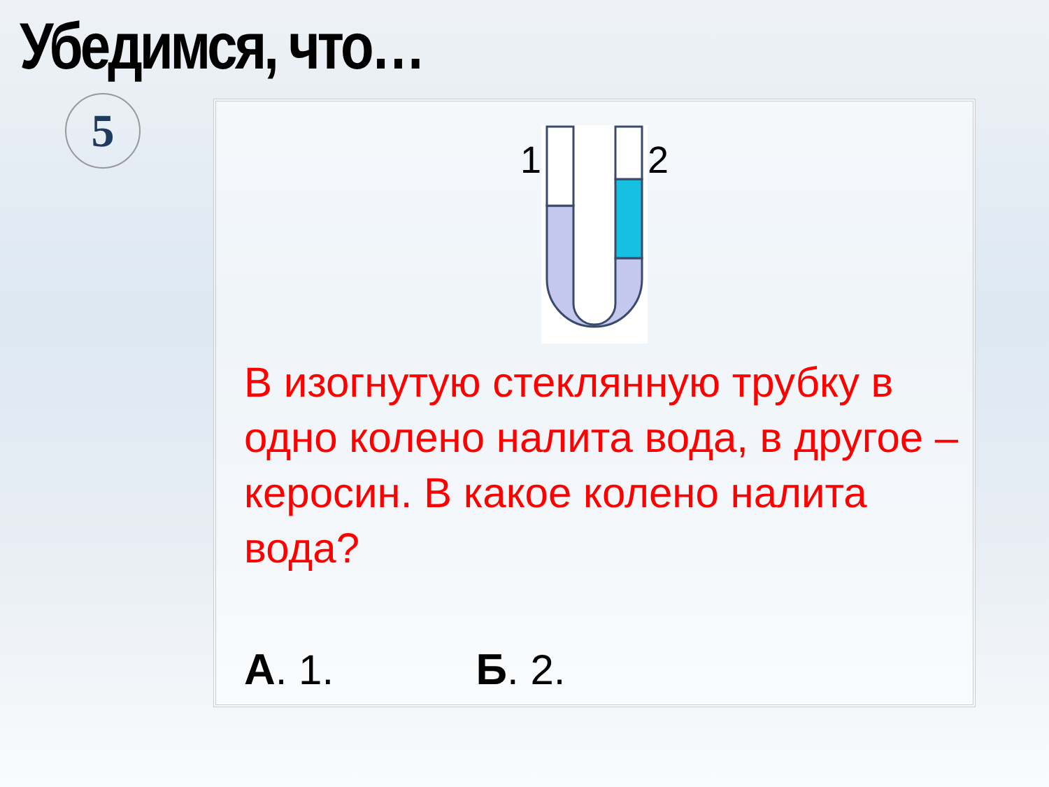Убедимся, что…
5
1 2
В изогнутую стеклянную трубку в одно колено налита вода, в другое – керосин. В какое колено налита вода?
А. 1. Б. 2.